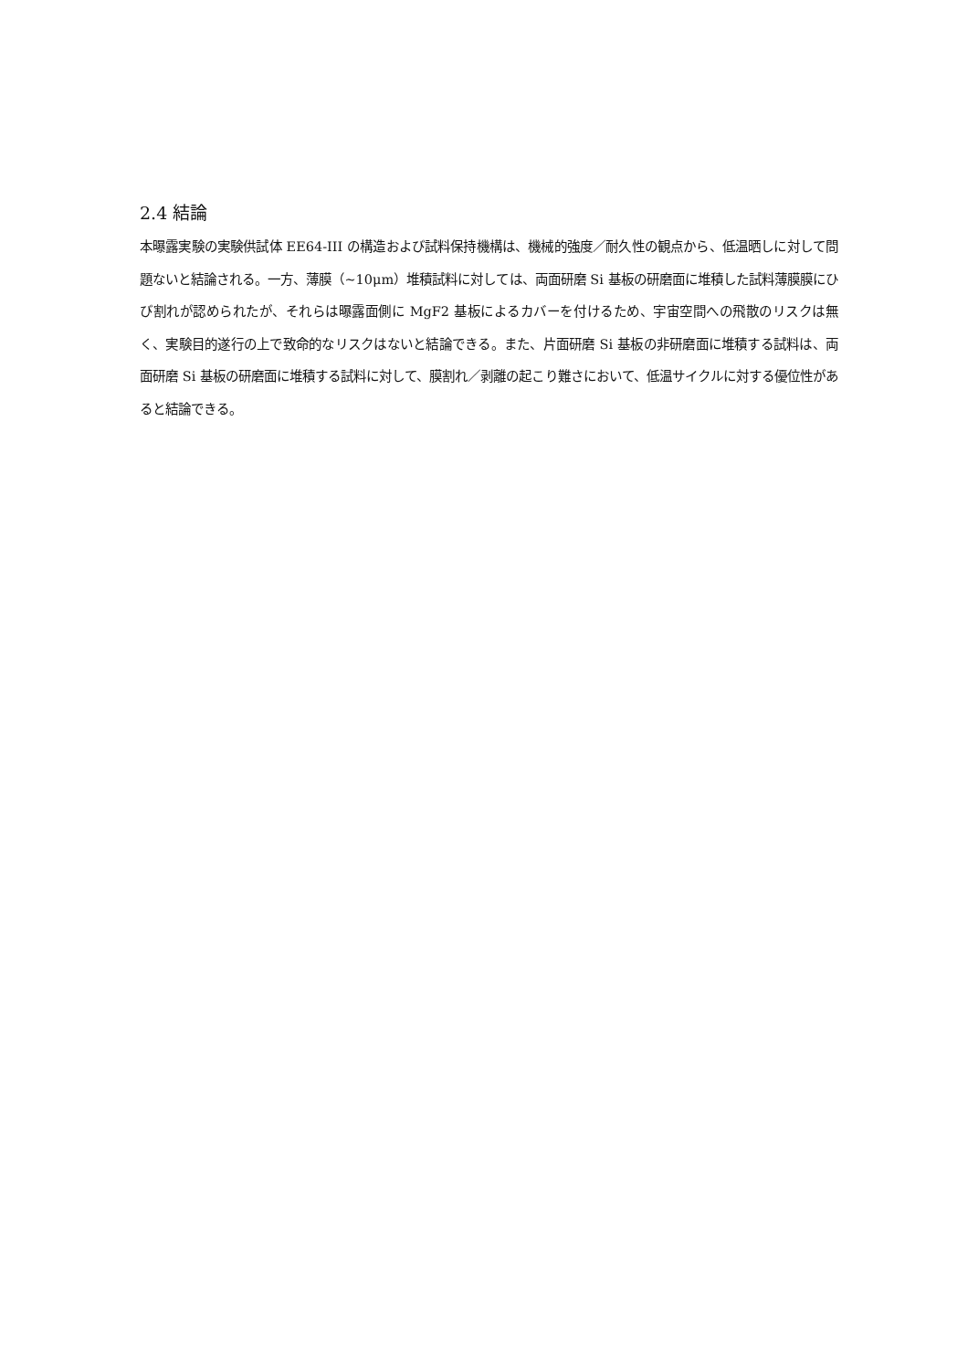2.4 結論
本曝露実験の実験供試体 EE64-III の構造および試料保持機構は、機械的強度／耐久性の観点から、低温晒しに対して問題ないと結論される。一方、薄膜（~10μm）堆積試料に対しては、両面研磨 Si 基板の研磨面に堆積した試料薄膜膜にひび割れが認められたが、それらは曝露面側に MgF2 基板によるカバーを付けるため、宇宙空間への飛散のリスクは無く、実験目的遂行の上で致命的なリスクはないと結論できる。また、片面研磨 Si 基板の非研磨面に堆積する試料は、両面研磨 Si 基板の研磨面に堆積する試料に対して、膜割れ／剥離の起こり難さにおいて、低温サイクルに対する優位性があると結論できる。